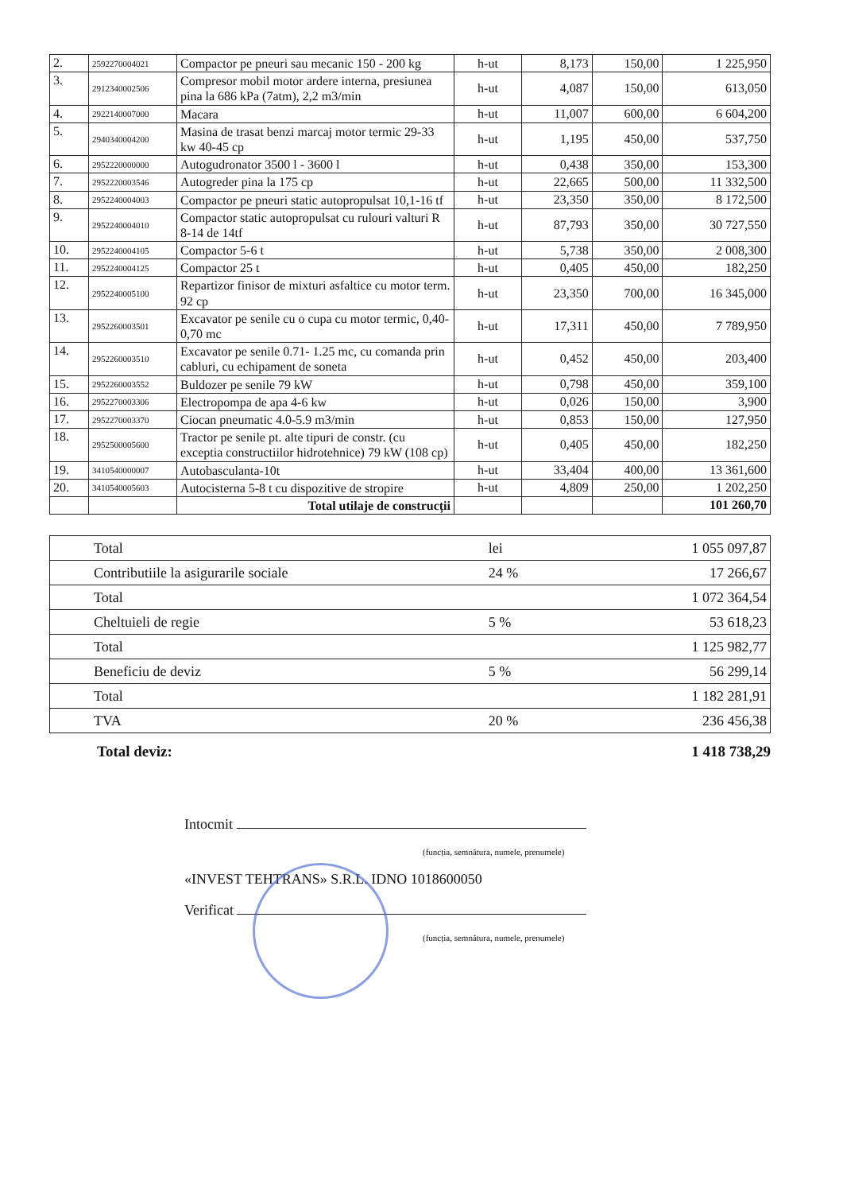| 2. | 2592270004021 | Compactor pe pneuri sau mecanic 150 - 200 kg | h-ut | 8,173 | 150,00 | 1 225,950 |
| 3. | 2912340002506 | Compresor mobil motor ardere interna, presiunea pina la 686 kPa (7atm), 2,2 m3/min | h-ut | 4,087 | 150,00 | 613,050 |
| 4. | 2922140007000 | Macara | h-ut | 11,007 | 600,00 | 6 604,200 |
| 5. | 2940340004200 | Masina de trasat benzi marcaj motor termic 29-33 kw 40-45 cp | h-ut | 1,195 | 450,00 | 537,750 |
| 6. | 2952220000000 | Autogudronator 3500 l - 3600 l | h-ut | 0,438 | 350,00 | 153,300 |
| 7. | 2952220003546 | Autogreder pina la 175 cp | h-ut | 22,665 | 500,00 | 11 332,500 |
| 8. | 2952240004003 | Compactor pe pneuri static autopropulsat 10,1-16 tf | h-ut | 23,350 | 350,00 | 8 172,500 |
| 9. | 2952240004010 | Compactor static autopropulsat cu rulouri valturi R 8-14 de 14tf | h-ut | 87,793 | 350,00 | 30 727,550 |
| 10. | 2952240004105 | Compactor 5-6 t | h-ut | 5,738 | 350,00 | 2 008,300 |
| 11. | 2952240004125 | Compactor 25 t | h-ut | 0,405 | 450,00 | 182,250 |
| 12. | 2952240005100 | Repartizor finisor de mixturi asfaltice cu motor term. 92 cp | h-ut | 23,350 | 700,00 | 16 345,000 |
| 13. | 2952260003501 | Excavator pe senile cu o cupa cu motor termic, 0,40-0,70 mc | h-ut | 17,311 | 450,00 | 7 789,950 |
| 14. | 2952260003510 | Excavator pe senile 0.71- 1.25 mc, cu comanda prin cabluri, cu echipament de soneta | h-ut | 0,452 | 450,00 | 203,400 |
| 15. | 2952260003552 | Buldozer pe senile 79 kW | h-ut | 0,798 | 450,00 | 359,100 |
| 16. | 2952270003306 | Electropompa de apa 4-6 kw | h-ut | 0,026 | 150,00 | 3,900 |
| 17. | 2952270003370 | Ciocan pneumatic 4.0-5.9 m3/min | h-ut | 0,853 | 150,00 | 127,950 |
| 18. | 2952500005600 | Tractor pe senile pt. alte tipuri de constr. (cu exceptia constructiilor hidrotehnice) 79 kW (108 cp) | h-ut | 0,405 | 450,00 | 182,250 |
| 19. | 3410540000007 | Autobasculanta-10t | h-ut | 33,404 | 400,00 | 13 361,600 |
| 20. | 3410540005603 | Autocisterna 5-8 t cu dispozitive de stropire | h-ut | 4,809 | 250,00 | 1 202,250 |
| | | Total utilaje de construcții | | | | 101 260,70 |
| Total | lei | 1 055 097,87 |
| Contributiile la asigurarile sociale | 24 % | 17 266,67 |
| Total | | 1 072 364,54 |
| Cheltuieli de regie | 5 % | 53 618,23 |
| Total | | 1 125 982,77 |
| Beneficiu de deviz | 5 % | 56 299,14 |
| Total | | 1 182 281,91 |
| TVA | 20 % | 236 456,38 |
Total deviz: 1 418 738,29
Intocmit
(funcția, semnătura, numele, prenumele)
«INVEST TEHTRANS» S.R.L. IDNO 1018600050
Verificat
(funcția, semnătura, numele, prenumele)